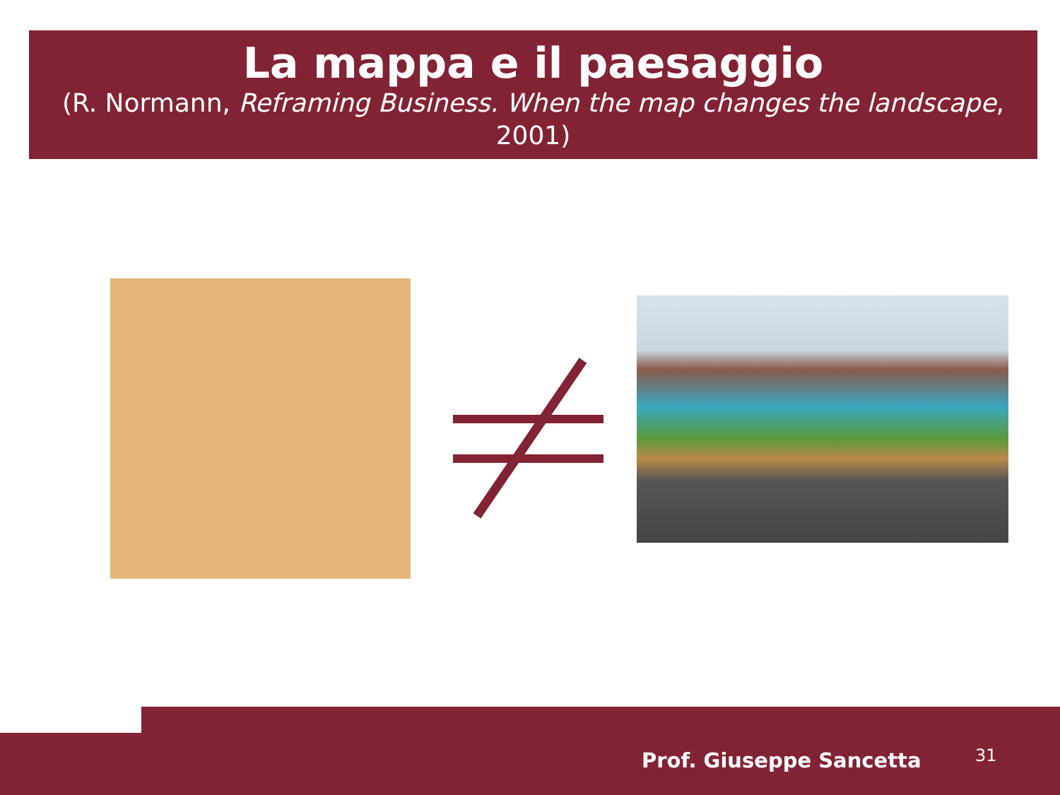La mappa e il paesaggio
(R. Normann, Reframing Business. When the map changes the landscape, 2001)
Prof. Giuseppe Sancetta 31